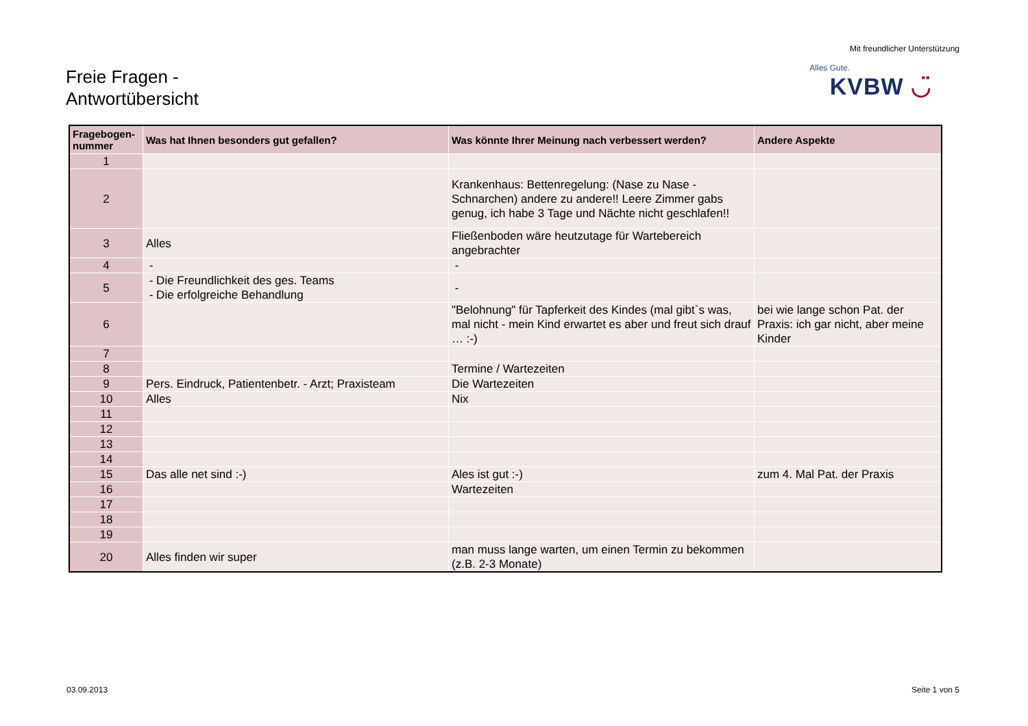Freie Fragen -
Antwortübersicht
Mit freundlicher Unterstützung
Alles Gute.
KVBW ◡̈
| Fragebogen-nummer | Was hat Ihnen besonders gut gefallen? | Was könnte Ihrer Meinung nach verbessert werden? | Andere Aspekte |
| --- | --- | --- | --- |
| 1 | | | |
| 2 | | Krankenhaus: Bettenregelung: (Nase zu Nase - Schnarchen) andere zu andere!! Leere Zimmer gabs genug, ich habe 3 Tage und Nächte nicht geschlafen!! | |
| 3 | Alles | Fließenboden wäre heutzutage für Wartebereich angebrachter | |
| 4 | - | - | |
| 5 | - Die Freundlichkeit des ges. Teams - Die erfolgreiche Behandlung | - | |
| 6 | | "Belohnung" für Tapferkeit des Kindes (mal gibt`s was, mal nicht - mein Kind erwartet es aber und freut sich drauf … :-) | bei wie lange schon Pat. der Praxis: ich gar nicht, aber meine Kinder |
| 7 | | | |
| 8 | | Termine / Wartezeiten | |
| 9 | Pers. Eindruck, Patientenbetr. - Arzt; Praxisteam | Die Wartezeiten | |
| 10 | Alles | Nix | |
| 11 | | | |
| 12 | | | |
| 13 | | | |
| 14 | | | |
| 15 | Das alle net sind :-) | Ales ist gut :-) | zum 4. Mal Pat. der Praxis |
| 16 | | Wartezeiten | |
| 17 | | | |
| 18 | | | |
| 19 | | | |
| 20 | Alles finden wir super | man muss lange warten, um einen Termin zu bekommen (z.B. 2-3 Monate) | |
03.09.2013 Seite 1 von 5